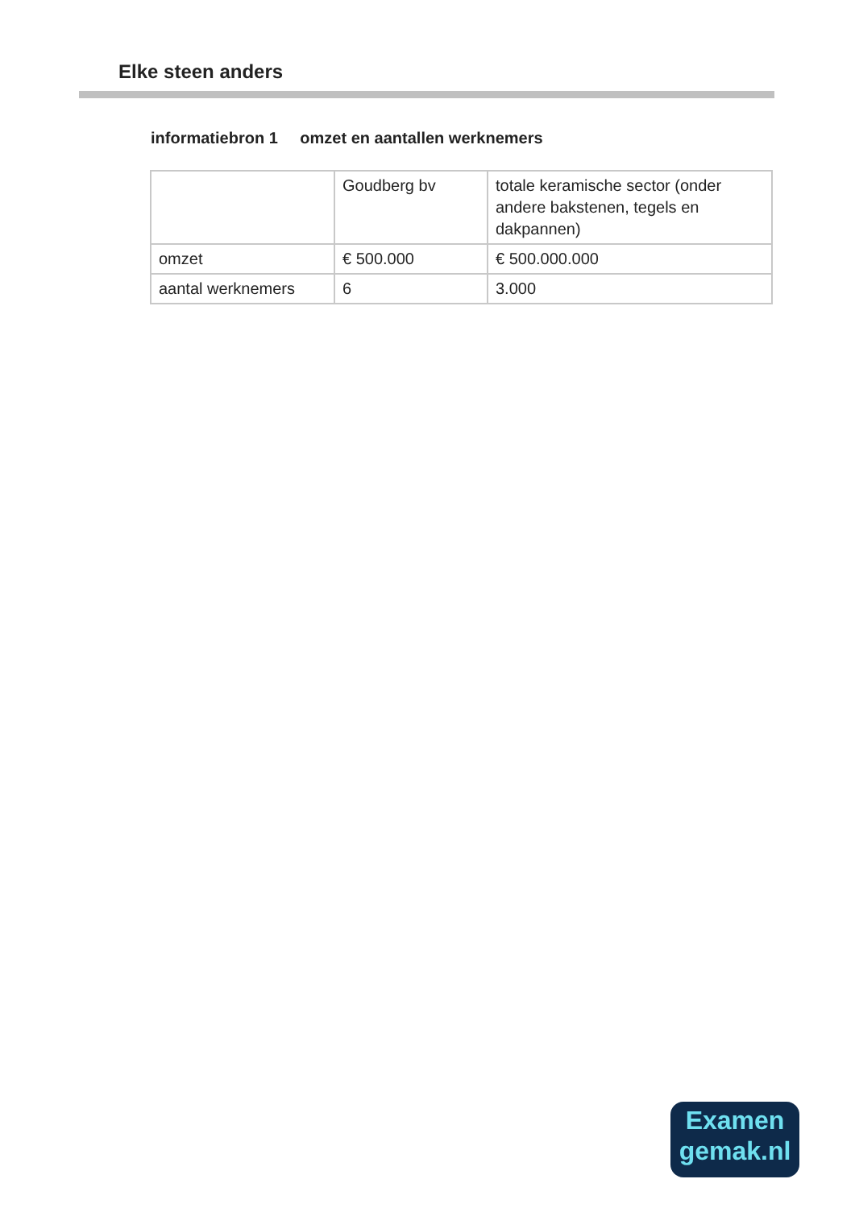Elke steen anders
informatiebron 1 omzet en aantallen werknemers
| | Goudberg bv | totale keramische sector (onder andere bakstenen, tegels en dakpannen) |
| omzet | € 500.000 | € 500.000.000 |
| aantal werknemers | 6 | 3.000 |
Examen
gemak.nl